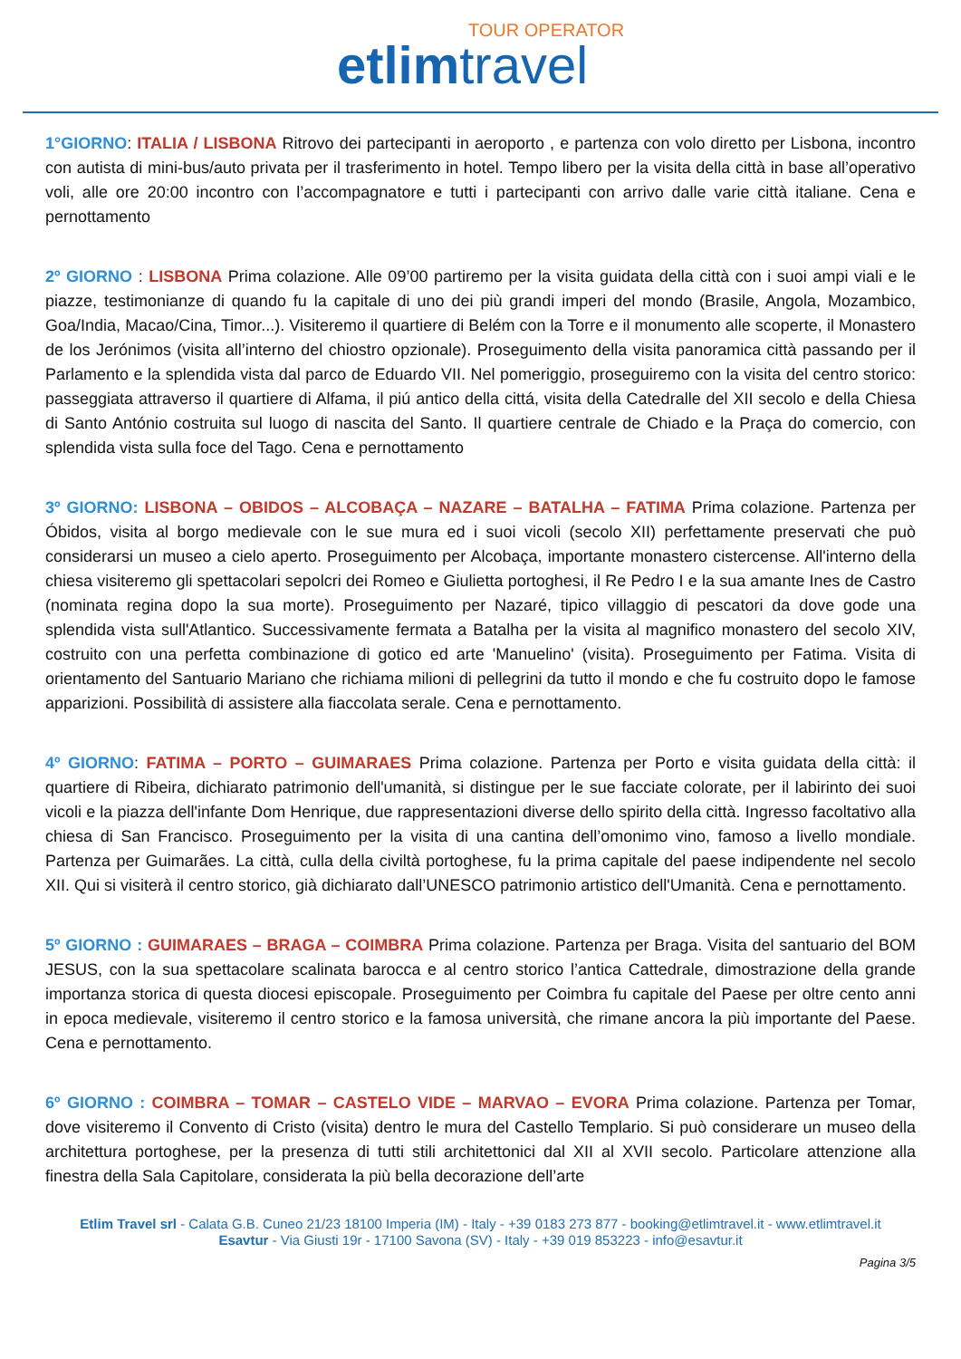TOUR OPERATOR
etlimtravel
1°GIORNO: ITALIA / LISBONA Ritrovo dei partecipanti in aeroporto , e partenza con volo diretto per Lisbona, incontro con autista di mini-bus/auto privata per il trasferimento in hotel. Tempo libero per la visita della città in base all’operativo voli, alle ore 20:00 incontro con l’accompagnatore e tutti i partecipanti con arrivo dalle varie città italiane. Cena e pernottamento
2º GIORNO : LISBONA Prima colazione. Alle 09’00 partiremo per la visita guidata della città con i suoi ampi viali e le piazze, testimonianze di quando fu la capitale di uno dei più grandi imperi del mondo (Brasile, Angola, Mozambico, Goa/India, Macao/Cina, Timor...). Visiteremo il quartiere di Belém con la Torre e il monumento alle scoperte, il Monastero de los Jerónimos (visita all’interno del chiostro opzionale). Proseguimento della visita panoramica città passando per il Parlamento e la splendida vista dal parco de Eduardo VII. Nel pomeriggio, proseguiremo con la visita del centro storico: passeggiata attraverso il quartiere di Alfama, il piú antico della cittá, visita della Catedralle del XII secolo e della Chiesa di Santo António costruita sul luogo di nascita del Santo. Il quartiere centrale de Chiado e la Praça do comercio, con splendida vista sulla foce del Tago. Cena e pernottamento
3º GIORNO: LISBONA – OBIDOS – ALCOBAÇA – NAZARE – BATALHA – FATIMA Prima colazione. Partenza per Óbidos, visita al borgo medievale con le sue mura ed i suoi vicoli (secolo XII) perfettamente preservati che può considerarsi un museo a cielo aperto. Proseguimento per Alcobaça, importante monastero cistercense. All'interno della chiesa visiteremo gli spettacolari sepolcri dei Romeo e Giulietta portoghesi, il Re Pedro I e la sua amante Ines de Castro (nominata regina dopo la sua morte). Proseguimento per Nazaré, tipico villaggio di pescatori da dove gode una splendida vista sull'Atlantico. Successivamente fermata a Batalha per la visita al magnifico monastero del secolo XIV, costruito con una perfetta combinazione di gotico ed arte 'Manuelino' (visita). Proseguimento per Fatima. Visita di orientamento del Santuario Mariano che richiama milioni di pellegrini da tutto il mondo e che fu costruito dopo le famose apparizioni. Possibilità di assistere alla fiaccolata serale. Cena e pernottamento.
4º GIORNO: FATIMA – PORTO – GUIMARAES Prima colazione. Partenza per Porto e visita guidata della città: il quartiere di Ribeira, dichiarato patrimonio dell'umanità, si distingue per le sue facciate colorate, per il labirinto dei suoi vicoli e la piazza dell'infante Dom Henrique, due rappresentazioni diverse dello spirito della città. Ingresso facoltativo alla chiesa di San Francisco. Proseguimento per la visita di una cantina dell’omonimo vino, famoso a livello mondiale. Partenza per Guimarães. La città, culla della civiltà portoghese, fu la prima capitale del paese indipendente nel secolo XII. Qui si visiterà il centro storico, già dichiarato dall’UNESCO patrimonio artistico dell'Umanità. Cena e pernottamento.
5º GIORNO : GUIMARAES – BRAGA – COIMBRA Prima colazione. Partenza per Braga. Visita del santuario del BOM JESUS, con la sua spettacolare scalinata barocca e al centro storico l’antica Cattedrale, dimostrazione della grande importanza storica di questa diocesi episcopale. Proseguimento per Coimbra fu capitale del Paese per oltre cento anni in epoca medievale, visiteremo il centro storico e la famosa università, che rimane ancora la più importante del Paese. Cena e pernottamento.
6º GIORNO : COIMBRA – TOMAR – CASTELO VIDE – MARVAO – EVORA Prima colazione. Partenza per Tomar, dove visiteremo il Convento di Cristo (visita) dentro le mura del Castello Templario. Si può considerare un museo della architettura portoghese, per la presenza di tutti stili architettonici dal XII al XVII secolo. Particolare attenzione alla finestra della Sala Capitolare, considerata la più bella decorazione dell’arte
Etlim Travel srl - Calata G.B. Cuneo 21/23 18100 Imperia (IM) - Italy - +39 0183 273 877 - booking@etlimtravel.it - www.etlimtravel.it
Esavtur - Via Giusti 19r - 17100 Savona (SV) - Italy - +39 019 853223 - info@esavtur.it
Pagina 3/5